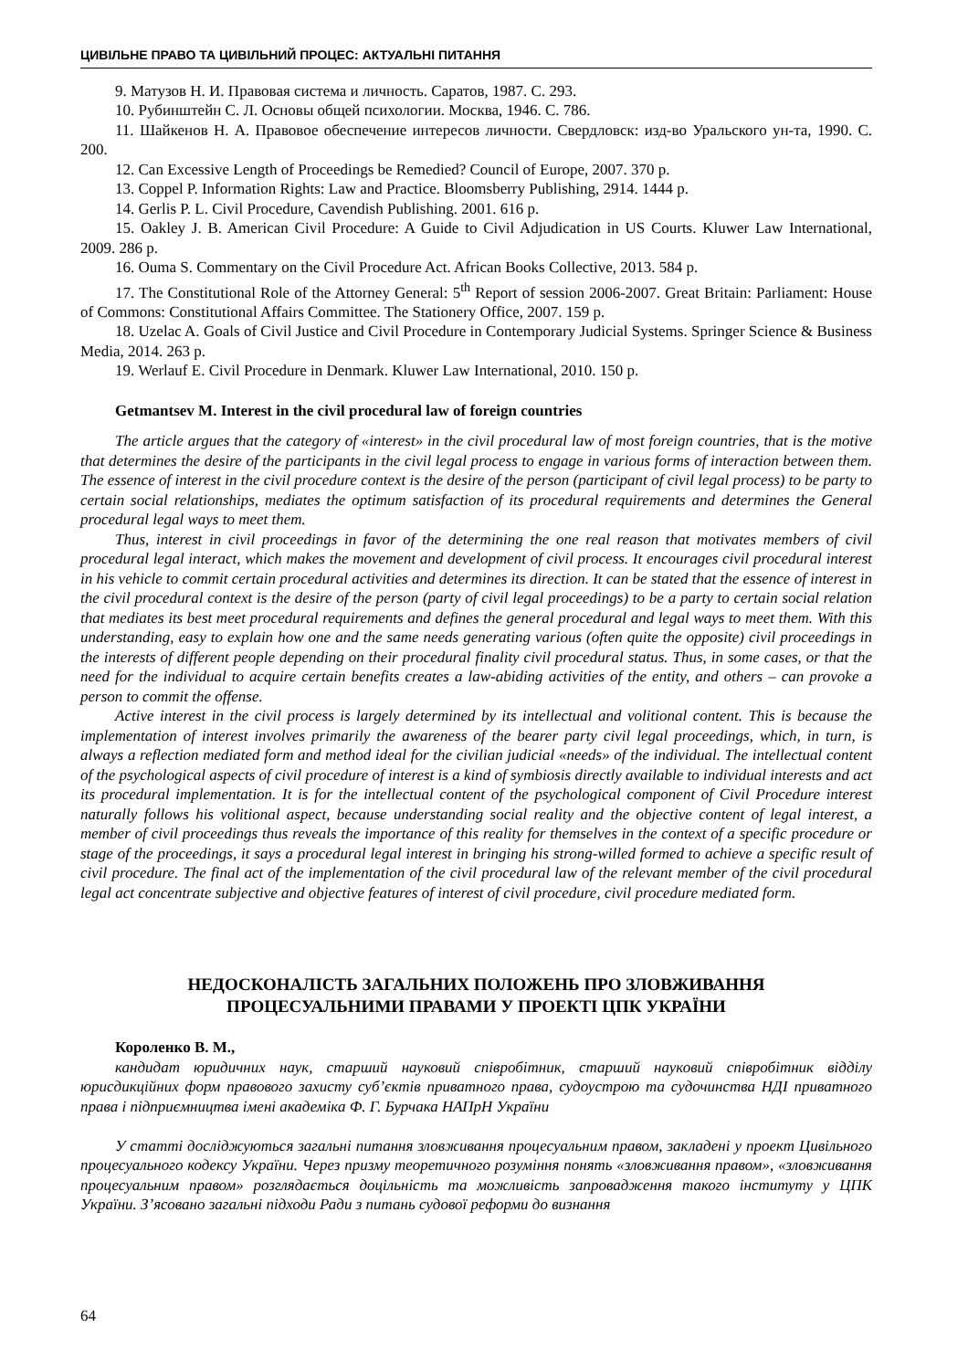ЦИВІЛЬНЕ ПРАВО ТА ЦИВІЛЬНИЙ ПРОЦЕС: АКТУАЛЬНІ ПИТАННЯ
9. Матузов Н. И. Правовая система и личность. Саратов, 1987. С. 293.
10. Рубинштейн С. Л. Основы общей психологии. Москва, 1946. С. 786.
11. Шайкенов Н. А. Правовое обеспечение интересов личности. Свердловск: изд-во Уральского ун-та, 1990. С. 200.
12. Can Excessive Length of Proceedings be Remedied? Council of Europe, 2007. 370 p.
13. Coppel P. Information Rights: Law and Practice. Bloomsberry Publishing, 2914. 1444 p.
14. Gerlis P. L. Civil Procedure, Cavendish Publishing. 2001. 616 p.
15. Oakley J. B. American Civil Procedure: A Guide to Civil Adjudication in US Courts. Kluwer Law International, 2009. 286 p.
16. Ouma S. Commentary on the Civil Procedure Act. African Books Collective, 2013. 584 p.
17. The Constitutional Role of the Attorney General: 5<sup>th</sup> Report of session 2006-2007. Great Britain: Parliament: House of Commons: Constitutional Affairs Committee. The Stationery Office, 2007. 159 p.
18. Uzelac A. Goals of Civil Justice and Civil Procedure in Contemporary Judicial Systems. Springer Science & Business Media, 2014. 263 p.
19. Werlauf E. Civil Procedure in Denmark. Kluwer Law International, 2010. 150 p.
Getmantsev M. Interest in the civil procedural law of foreign countries
The article argues that the category of «interest» in the civil procedural law of most foreign countries, that is the motive that determines the desire of the participants in the civil legal process to engage in various forms of interaction between them. The essence of interest in the civil procedure context is the desire of the person (participant of civil legal process) to be party to certain social relationships, mediates the optimum satisfaction of its procedural requirements and determines the General procedural legal ways to meet them.
Thus, interest in civil proceedings in favor of the determining the one real reason that motivates members of civil procedural legal interact, which makes the movement and development of civil process. It encourages civil procedural interest in his vehicle to commit certain procedural activities and determines its direction. It can be stated that the essence of interest in the civil procedural context is the desire of the person (party of civil legal proceedings) to be a party to certain social relation that mediates its best meet procedural requirements and defines the general procedural and legal ways to meet them. With this understanding, easy to explain how one and the same needs generating various (often quite the opposite) civil proceedings in the interests of different people depending on their procedural finality civil procedural status. Thus, in some cases, or that the need for the individual to acquire certain benefits creates a law-abiding activities of the entity, and others – can provoke a person to commit the offense.
Active interest in the civil process is largely determined by its intellectual and volitional content. This is because the implementation of interest involves primarily the awareness of the bearer party civil legal proceedings, which, in turn, is always a reflection mediated form and method ideal for the civilian judicial «needs» of the individual. The intellectual content of the psychological aspects of civil procedure of interest is a kind of symbiosis directly available to individual interests and act its procedural implementation. It is for the intellectual content of the psychological component of Civil Procedure interest naturally follows his volitional aspect, because understanding social reality and the objective content of legal interest, a member of civil proceedings thus reveals the importance of this reality for themselves in the context of a specific procedure or stage of the proceedings, it says a procedural legal interest in bringing his strong-willed formed to achieve a specific result of civil procedure. The final act of the implementation of the civil procedural law of the relevant member of the civil procedural legal act concentrate subjective and objective features of interest of civil procedure, civil procedure mediated form.
НЕДОСКОНАЛІСТЬ ЗАГАЛЬНИХ ПОЛОЖЕНЬ ПРО ЗЛОВЖИВАННЯ
ПРОЦЕСУАЛЬНИМИ ПРАВАМИ У ПРОЕКТІ ЦПК УКРАЇНИ
Короленко В. М.,
кандидат юридичних наук, старший науковий співробітник, старший науковий співробітник відділу юрисдикційних форм правового захисту суб’єктів приватного права, судоустрою та судочинства НДІ приватного права і підприємництва імені академіка Ф. Г. Бурчака НАПрН України
У статті досліджуються загальні питання зловживання процесуальним правом, закладені у проект Цивільного процесуального кодексу України. Через призму теоретичного розуміння понять «зловживання правом», «зловживання процесуальним правом» розглядається доцільність та можливість запровадження такого інституту у ЦПК України. З’ясовано загальні підходи Ради з питань судової реформи до визнання
64